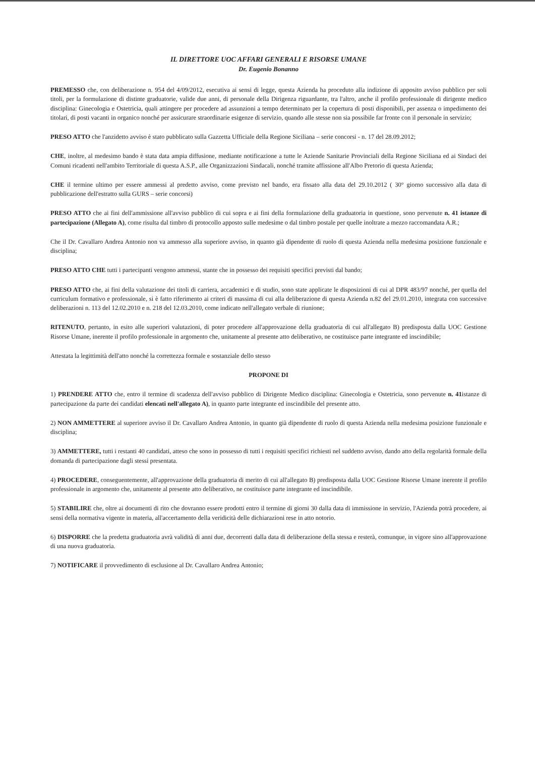IL DIRETTORE UOC AFFARI GENERALI E RISORSE UMANE
Dr. Eugenio Bonanno
PREMESSO che, con deliberazione n. 954 del 4/09/2012, esecutiva ai sensi di legge, questa Azienda ha proceduto alla indizione di apposito avviso pubblico per soli titoli, per la formulazione di distinte graduatorie, valide due anni, di personale della Dirigenza riguardante, tra l'altro, anche il profilo professionale di dirigente medico disciplina: Ginecologia e Ostetricia, quali attingere per procedere ad assunzioni a tempo determinato per la copertura di posti disponibili, per assenza o impedimento dei titolari, di posti vacanti in organico nonché per assicurare straordinarie esigenze di servizio, quando alle stesse non sia possibile far fronte con il personale in servizio;
PRESO ATTO che l'anzidetto avviso è stato pubblicato sulla Gazzetta Ufficiale della Regione Siciliana – serie concorsi - n. 17 del 28.09.2012;
CHE, inoltre, al medesimo bando è stata data ampia diffusione, mediante notificazione a tutte le Aziende Sanitarie Provinciali della Regione Siciliana ed ai Sindaci dei Comuni ricadenti nell'ambito Territoriale di questa A.S.P., alle Organizzazioni Sindacali, nonché tramite affissione all'Albo Pretorio di questa Azienda;
CHE il termine ultimo per essere ammessi al predetto avviso, come previsto nel bando, era fissato alla data del 29.10.2012 ( 30° giorno successivo alla data di pubblicazione dell'estratto sulla GURS – serie concorsi)
PRESO ATTO che ai fini dell'ammissione all'avviso pubblico di cui sopra e ai fini della formulazione della graduatoria in questione, sono pervenute n. 41 istanze di partecipazione (Allegato A), come risulta dal timbro di protocollo apposto sulle medesime o dal timbro postale per quelle inoltrate a mezzo raccomandata A.R.;
Che il Dr. Cavallaro Andrea Antonio non va ammesso alla superiore avviso, in quanto già dipendente di ruolo di questa Azienda nella medesima posizione funzionale e disciplina;
PRESO ATTO CHE tutti i partecipanti vengono ammessi, stante che in possesso dei requisiti specifici previsti dal bando;
PRESO ATTO che, ai fini della valutazione dei titoli di carriera, accademici e di studio, sono state applicate le disposizioni di cui al DPR 483/97 nonché, per quella del curriculum formativo e professionale, si è fatto riferimento ai criteri di massima di cui alla deliberazione di questa Azienda n.82 del 29.01.2010, integrata con successive deliberazioni n. 113 del 12.02.2010 e n. 218 del 12.03.2010, come indicato nell'allegato verbale di riunione;
RITENUTO, pertanto, in esito alle superiori valutazioni, di poter procedere all'approvazione della graduatoria di cui all'allegato B) predisposta dalla UOC Gestione Risorse Umane, inerente il profilo professionale in argomento che, unitamente al presente atto deliberativo, ne costituisce parte integrante ed inscindibile;
Attestata la legittimità dell'atto nonché la correttezza formale e sostanziale dello stesso
PROPONE DI
1) PRENDERE ATTO che, entro il termine di scadenza dell'avviso pubblico di Dirigente Medico disciplina: Ginecologia e Ostetricia, sono pervenute n. 41istanze di partecipazione da parte dei candidati elencati nell'allegato A), in quanto parte integrante ed inscindibile del presente atto.
2) NON AMMETTERE al superiore avviso il Dr. Cavallaro Andrea Antonio, in quanto già dipendente di ruolo di questa Azienda nella medesima posizione funzionale e disciplina;
3) AMMETTERE, tutti i restanti 40 candidati, atteso che sono in possesso di tutti i requisiti specifici richiesti nel suddetto avviso, dando atto della regolarità formale della domanda di partecipazione dagli stessi presentata.
4) PROCEDERE, conseguentemente, all'approvazione della graduatoria di merito di cui all'allegato B) predisposta dalla UOC Gestione Risorse Umane inerente il profilo professionale in argomento che, unitamente al presente atto deliberativo, ne costituisce parte integrante ed inscindibile.
5) STABILIRE che, oltre ai documenti di rito che dovranno essere prodotti entro il termine di giorni 30 dalla data di immissione in servizio, l'Azienda potrà procedere, ai sensi della normativa vigente in materia, all'accertamento della veridicità delle dichiarazioni rese in atto notorio.
6) DISPORRE che la predetta graduatoria avrà validità di anni due, decorrenti dalla data di deliberazione della stessa e resterà, comunque, in vigore sino all'approvazione di una nuova graduatoria.
7) NOTIFICARE il provvedimento di esclusione al Dr. Cavallaro Andrea Antonio;